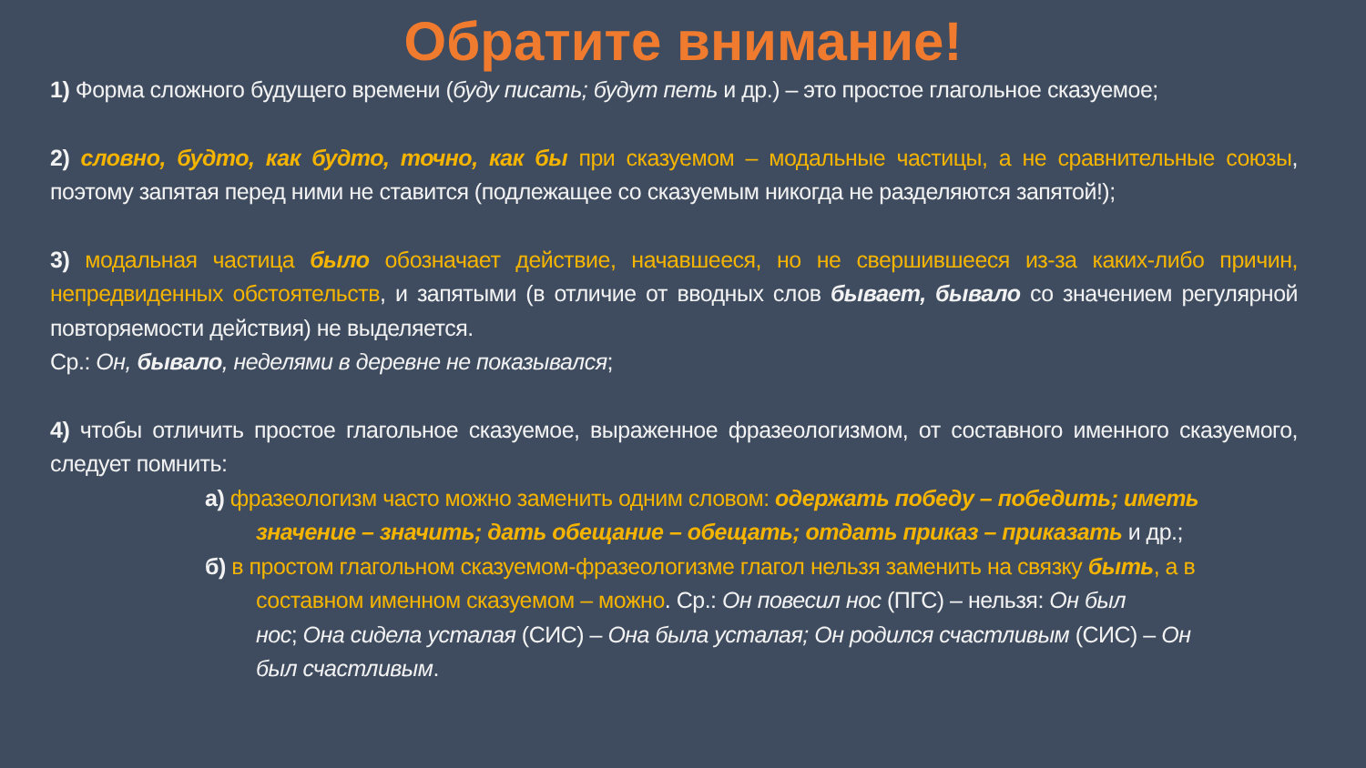Обратите внимание!
1) Форма сложного будущего времени (буду писать; будут петь и др.) – это простое глагольное сказуемое;
2) словно, будто, как будто, точно, как бы при сказуемом – модальные частицы, а не сравнительные союзы, поэтому запятая перед ними не ставится (подлежащее со сказуемым никогда не разделяются запятой!);
3) модальная частица было обозначает действие, начавшееся, но не свершившееся из-за каких-либо причин, непредвиденных обстоятельств, и запятыми (в отличие от вводных слов бывает, бывало со значением регулярной повторяемости действия) не выделяется.
Ср.: Он, бывало, неделями в деревне не показывался;
4) чтобы отличить простое глагольное сказуемое, выраженное фразеологизмом, от составного именного сказуемого, следует помнить:
а) фразеологизм часто можно заменить одним словом: одержать победу – победить; иметь
значение – значить; дать обещание – обещать; отдать приказ – приказать и др.;
б) в простом глагольном сказуемом-фразеологизме глагол нельзя заменить на связку быть, а в
составном именном сказуемом – можно. Ср.: Он повесил нос (ПГС) – нельзя: Он был
нос; Она сидела усталая (СИС) – Она была усталая; Он родился счастливым (СИС) – Он
был счастливым.